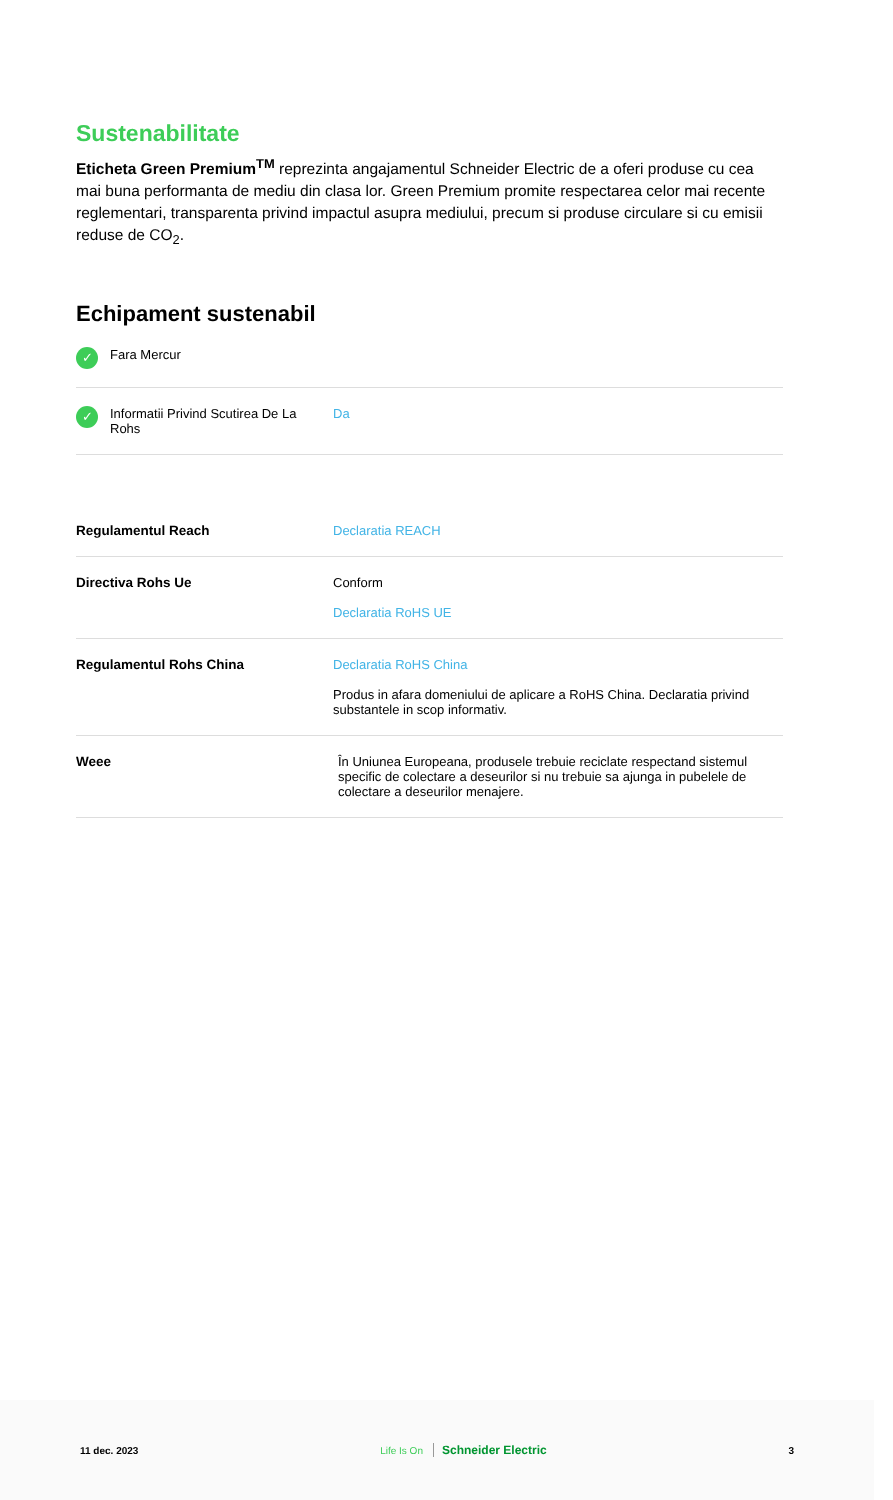Sustenabilitate
Eticheta Green Premium<sup>TM</sup> reprezinta angajamentul Schneider Electric de a oferi produse cu cea mai buna performanta de mediu din clasa lor. Green Premium promite respectarea celor mai recente reglementari, transparenta privind impactul asupra mediului, precum si produse circulare si cu emisii reduse de CO<sub>2</sub>.
Echipament sustenabil
| ✓ Fara Mercur | |
| ✓ Informatii Privind Scutirea De La Rohs | Da |
| Regulamentul Reach | Declaratia REACH |
| Directiva Rohs Ue | Conform Declaratia RoHS UE |
| Regulamentul Rohs China | Declaratia RoHS China Produs in afara domeniului de aplicare a RoHS China. Declaratia privind substantele in scop informativ. |
| Weee | În Uniunea Europeana, produsele trebuie reciclate respectand sistemul specific de colectare a deseurilor si nu trebuie sa ajunga in pubelele de colectare a deseurilor menajere. |
11 dec. 2023 Life Is On Schneider Electric 3